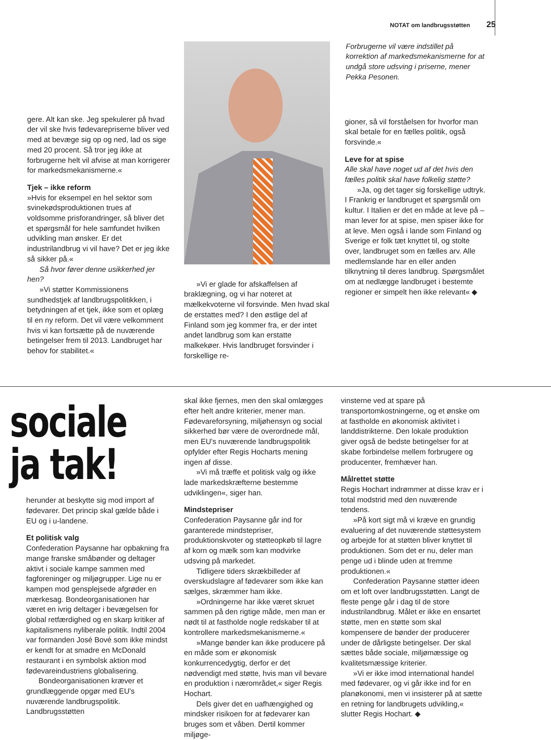NOTAT om landbrugsstøtten 25
gere. Alt kan ske. Jeg spekulerer på hvad der vil ske hvis fødevarepriserne bliver ved med at bevæge sig op og ned, lad os sige med 20 procent. Så tror jeg ikke at forbrugerne helt vil afvise at man korrigerer for markedsmekanismerne.«
Tjek – ikke reform
»Hvis for eksempel en hel sektor som svinekødsproduktionen trues af voldsomme prisforandringer, så bliver det et spørgsmål for hele samfundet hvilken udvikling man ønsker. Er det industrilandbrug vi vil have? Det er jeg ikke så sikker på.«
Så hvor fører denne usikkerhed jer hen?
»Vi støtter Kommissionens sundhedstjek af landbrugspolitikken, i betydningen af et tjek, ikke som et oplæg til en ny reform. Det vil være velkomment hvis vi kan fortsætte på de nuværende betingelser frem til 2013. Landbruget har behov for stabilitet.«
»Vi er glade for afskaffelsen af braklægning, og vi har noteret at mælkekvoterne vil forsvinde. Men hvad skal de erstattes med? I den østlige del af Finland som jeg kommer fra, er der intet andet landbrug som kan erstatte malkekøer. Hvis landbruget forsvinder i forskellige re-
Forbrugerne vil være indstillet på korrektion af markedsmekanismerne for at undgå store udsving i priserne, mener Pekka Pesonen.
gioner, så vil forståelsen for hvorfor man skal betale for en fælles politik, også forsvinde.«
Leve for at spise
Alle skal have noget ud af det hvis den fælles politik skal have folkelig støtte?
»Ja, og det tager sig forskellige udtryk. I Frankrig er landbruget et spørgsmål om kultur. I Italien er det en måde at leve på – man lever for at spise, men spiser ikke for at leve. Men også i lande som Finland og Sverige er folk tæt knyttet til, og stolte over, landbruget som en fælles arv. Alle medlemslande har en eller anden tilknytning til deres landbrug. Spørgsmålet om at nedlægge landbruget i bestemte regioner er simpelt hen ikke relevant« ◆
sociale
ja tak!
herunder at beskytte sig mod import af fødevarer. Det princip skal gælde både i EU og i u-landene.
Et politisk valg
Confederation Paysanne har opbakning fra mange franske småbønder og deltager aktivt i sociale kampe sammen med fagforeninger og miljøgrupper. Lige nu er kampen mod gensplejsede afgrøder en mærkesag. Bondeorganisationen har været en ivrig deltager i bevægelsen for global retfærdighed og en skarp kritiker af kapitalismens nyliberale politik. Indtil 2004 var formanden José Bové som ikke mindst er kendt for at smadre en McDonald restaurant i en symbolsk aktion mod fødevareindustriens globalisering.
Bondeorganisationen kræver et grundlæggende opgør med EU's nuværende landbrugspolitik. Landbrugsstøtten
skal ikke fjernes, men den skal omlægges efter helt andre kriterier, mener man. Fødevareforsyning, miljøhensyn og social sikkerhed bør være de overordnede mål, men EU's nuværende landbrugspolitik opfylder efter Regis Hocharts mening ingen af disse.
»Vi må træffe et politisk valg og ikke lade markedskræfterne bestemme udviklingen«, siger han.
Mindstepriser
Confederation Paysanne går ind for garanterede mindstepriser, produktionskvoter og støtteopkøb til lagre af korn og mælk som kan modvirke udsving på markedet.
Tidligere tiders skrækbilleder af overskudslagre af fødevarer som ikke kan sælges, skræmmer ham ikke.
»Ordningerne har ikke været skruet sammen på den rigtige måde, men man er nødt til at fastholde nogle redskaber til at kontrollere markedsmekanismerne.«
»Mange bønder kan ikke producere på en måde som er økonomisk konkurrencedygtig, derfor er det nødvendigt med støtte, hvis man vil bevare en produktion i nærområdet,« siger Regis Hochart.
Dels giver det en uafhængighed og mindsker risikoen for at fødevarer kan bruges som et våben. Dertil kommer miljøge-
vinsterne ved at spare på transportomkostningerne, og et ønske om at fastholde en økonomisk aktivitet i landdistrikterne. Den lokale produktion giver også de bedste betingelser for at skabe forbindelse mellem forbrugere og producenter, fremhæver han.
Målrettet støtte
Regis Hochart indrømmer at disse krav er i total modstrid med den nuværende tendens.
»På kort sigt må vi kræve en grundig evaluering af det nuværende støttesystem og arbejde for at støtten bliver knyttet til produktionen. Som det er nu, deler man penge ud i blinde uden at fremme produktionen.«
Confederation Paysanne støtter ideen om et loft over landbrugsstøtten. Langt de fleste penge går i dag til de store industrilandbrug. Målet er ikke en ensartet støtte, men en støtte som skal kompensere de bønder der producerer under de dårligste betingelser. Der skal sættes både sociale, miljømæssige og kvalitetsmæssige kriterier.
»Vi er ikke imod international handel med fødevarer, og vi går ikke ind for en planøkonomi, men vi insisterer på at sætte en retning for landbrugets udvikling,« slutter Regis Hochart. ◆